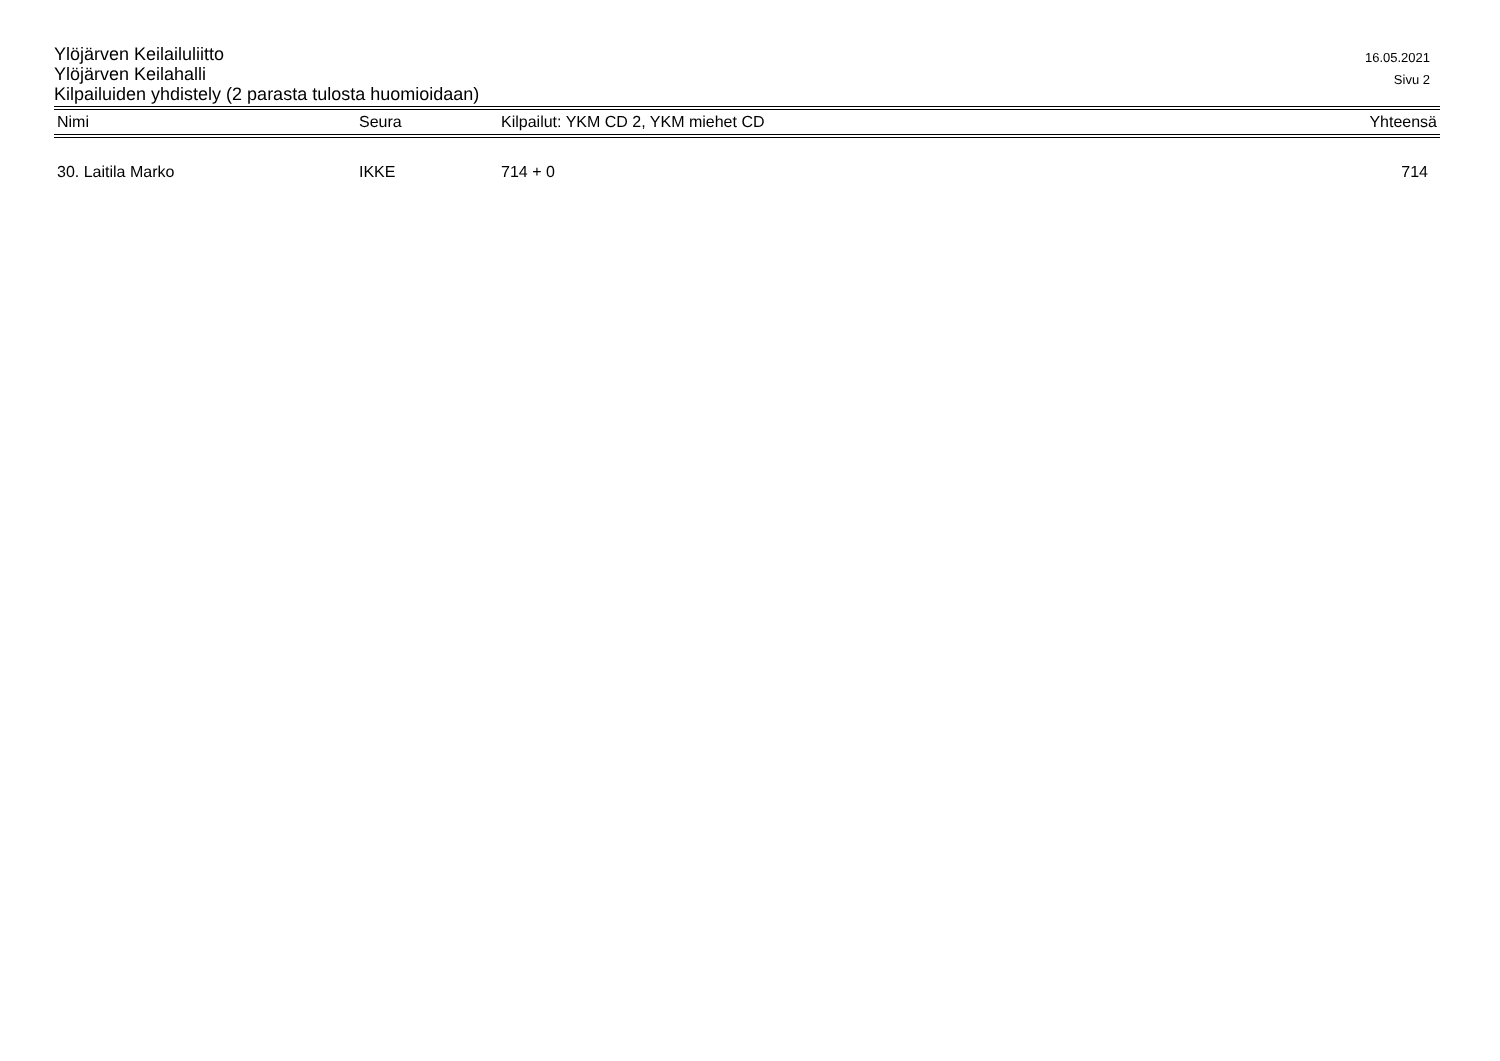Ylöjärven Keilailuliitto
Ylöjärven Keilahalli
Kilpailuiden yhdistely (2 parasta tulosta huomioidaan)
16.05.2021
Sivu 2
| Nimi | Seura | Kilpailut: YKM CD 2, YKM miehet CD | Yhteensä |
| --- | --- | --- | --- |
| 30. Laitila Marko | IKKE | 714 + 0 | 714 |